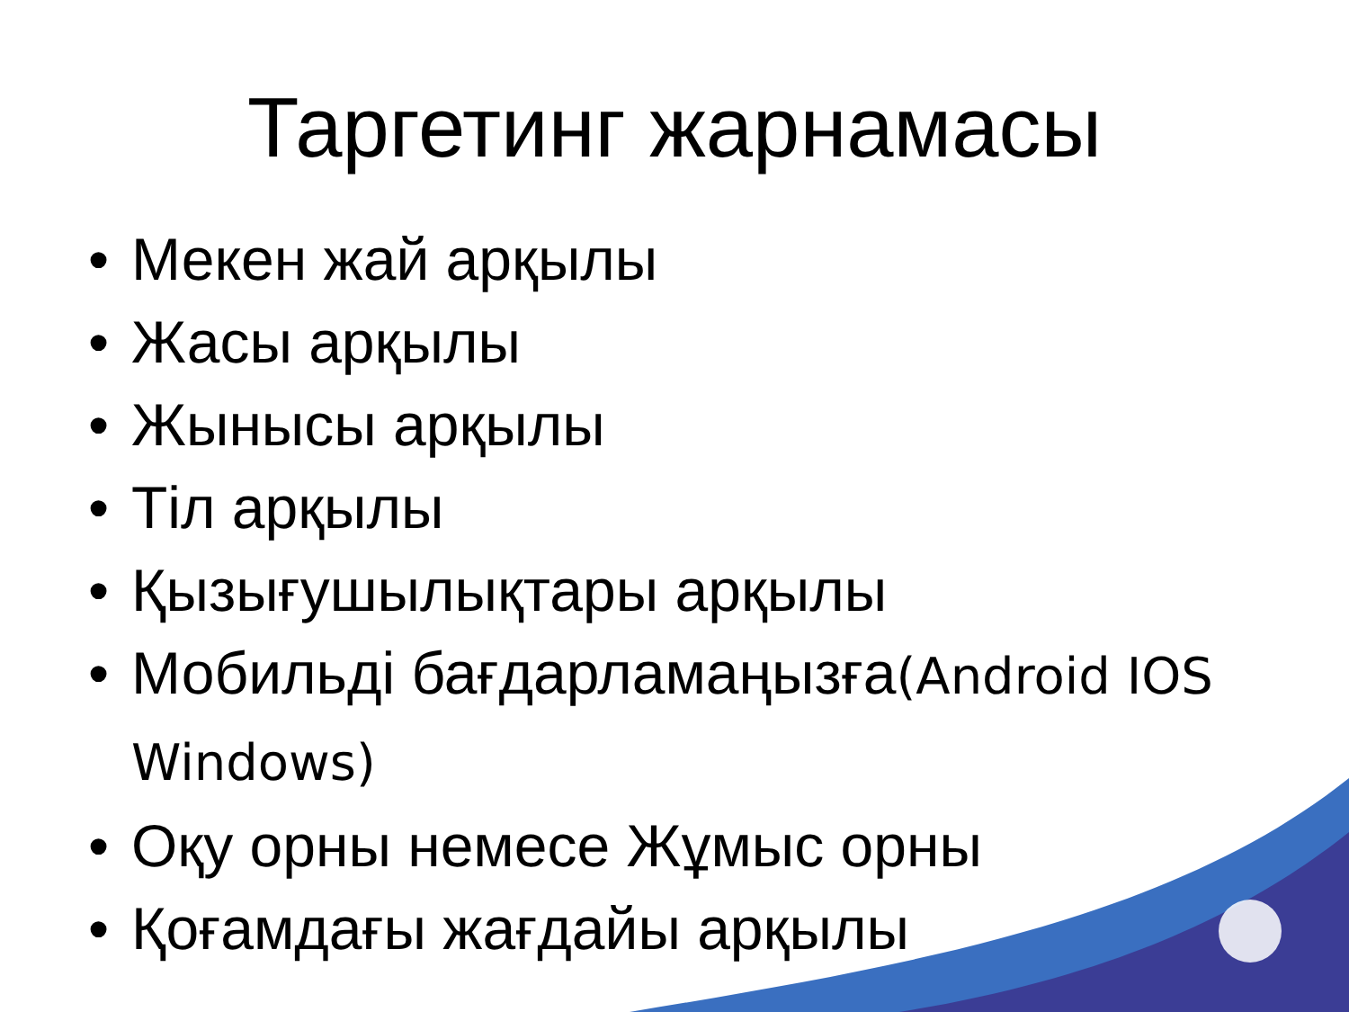Таргетинг жарнамасы
• Мекен жай арқылы
• Жасы арқылы
• Жынысы арқылы
• Тіл арқылы
• Қызығушылықтары арқылы
• Мобильді бағдарламаңызға(Android IOS Windows)
• Оқу орны немесе Жұмыс орны
• Қоғамдағы жағдайы арқылы